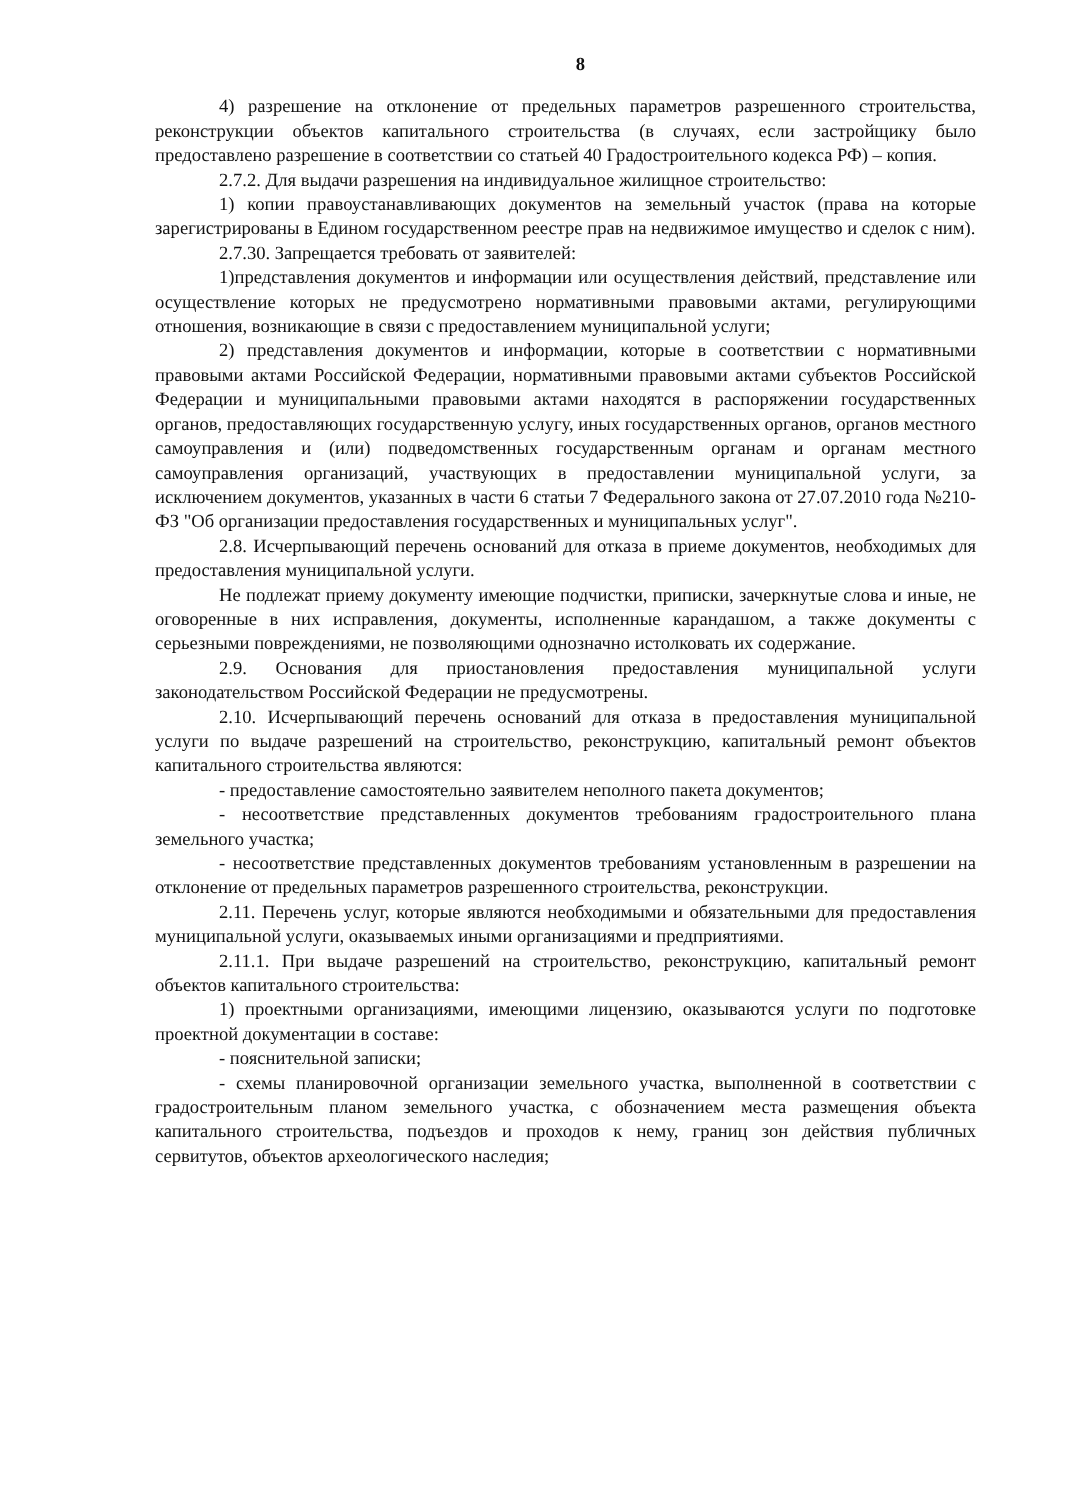8
4) разрешение на отклонение от предельных параметров разрешенного строительства, реконструкции объектов капитального строительства (в случаях, если застройщику было предоставлено разрешение в соответствии со статьей 40 Градостроительного кодекса РФ) – копия.
2.7.2. Для выдачи разрешения на индивидуальное жилищное строительство:
1) копии правоустанавливающих документов на земельный участок (права на которые зарегистрированы в Едином государственном реестре прав на недвижимое имущество и сделок с ним).
2.7.30. Запрещается требовать от заявителей:
1)представления документов и информации или осуществления действий, представление или осуществление которых не предусмотрено нормативными правовыми актами, регулирующими отношения, возникающие в связи с предоставлением муниципальной услуги;
2) представления документов и информации, которые в соответствии с нормативными правовыми актами Российской Федерации, нормативными правовыми актами субъектов Российской Федерации и муниципальными правовыми актами находятся в распоряжении государственных органов, предоставляющих государственную услугу, иных государственных органов, органов местного самоуправления и (или) подведомственных государственным органам и органам местного самоуправления организаций, участвующих в предоставлении муниципальной услуги, за исключением документов, указанных в части 6 статьи 7 Федерального закона от 27.07.2010 года №210-ФЗ "Об организации предоставления государственных и муниципальных услуг".
2.8. Исчерпывающий перечень оснований для отказа в приеме документов, необходимых для предоставления муниципальной услуги.
Не подлежат приему документу имеющие подчистки, приписки, зачеркнутые слова и иные, не оговоренные в них исправления, документы, исполненные карандашом, а также документы с серьезными повреждениями, не позволяющими однозначно истолковать их содержание.
2.9. Основания для приостановления предоставления муниципальной услуги законодательством Российской Федерации не предусмотрены.
2.10. Исчерпывающий перечень оснований для отказа в предоставления муниципальной услуги по выдаче разрешений на строительство, реконструкцию, капитальный ремонт объектов капитального строительства являются:
- предоставление самостоятельно заявителем неполного пакета документов;
- несоответствие представленных документов требованиям градостроительного плана земельного участка;
- несоответствие представленных документов требованиям установленным в разрешении на отклонение от предельных параметров разрешенного строительства, реконструкции.
2.11. Перечень услуг, которые являются необходимыми и обязательными для предоставления муниципальной услуги, оказываемых иными организациями и предприятиями.
2.11.1. При выдаче разрешений на строительство, реконструкцию, капитальный ремонт объектов капитального строительства:
1) проектными организациями, имеющими лицензию, оказываются услуги по подготовке проектной документации в составе:
- пояснительной записки;
- схемы планировочной организации земельного участка, выполненной в соответствии с градостроительным планом земельного участка, с обозначением места размещения объекта капитального строительства, подъездов и проходов к нему, границ зон действия публичных сервитутов, объектов археологического наследия;